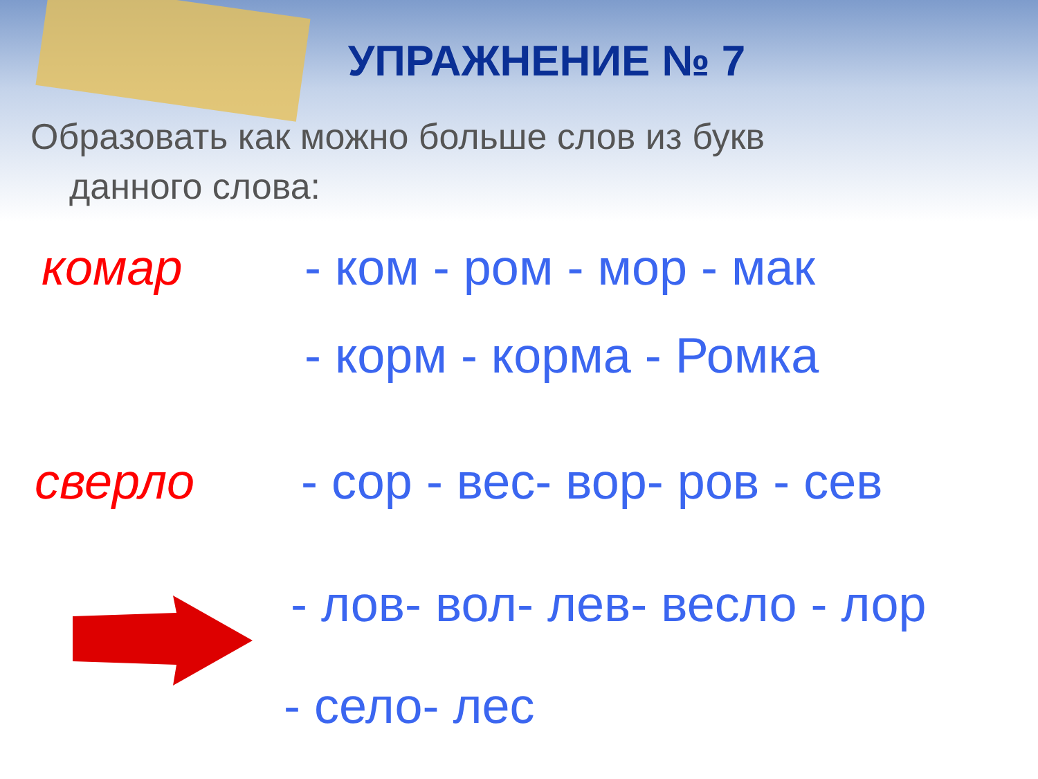УПРАЖНЕНИЕ № 7
Образовать как можно больше слов из букв
данного слова:
комар - ком - ром - мор - мак
- корм - корма - Ромка
сверло - сор - вес- вор- ров - сев
- лов- вол- лев- весло - лор
- село- лес